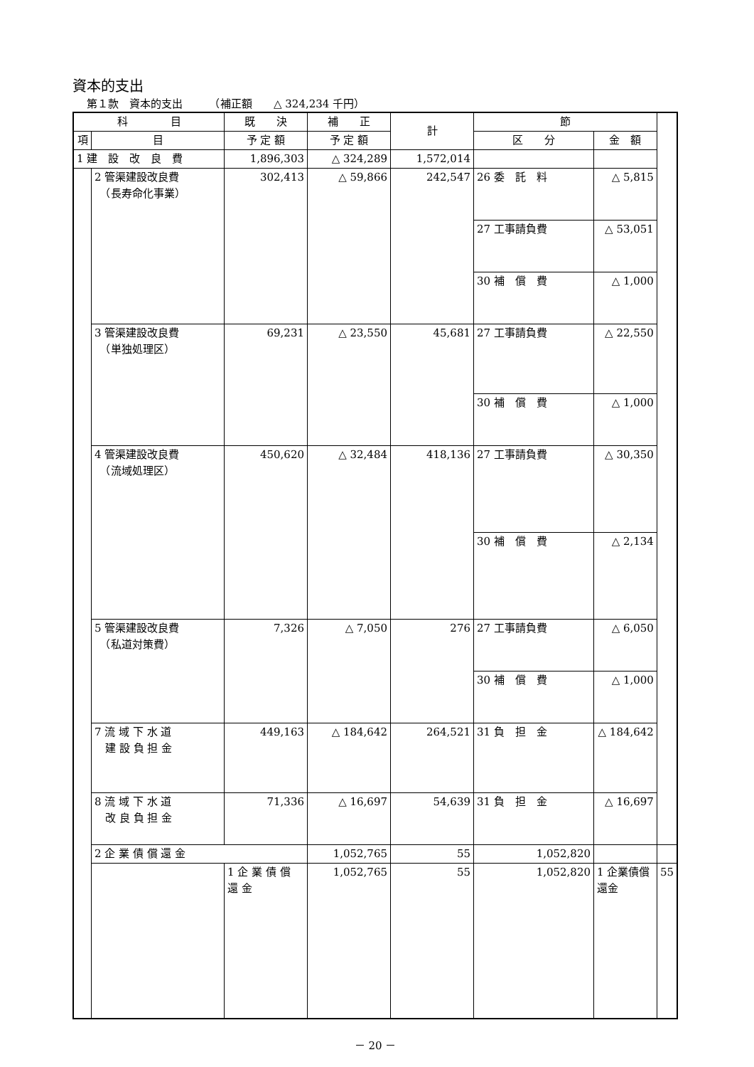資本的支出
第１款　資本的支出　　　（補正額　　△ 324,234 千円）
| 科 目 | | 既 決 | 補 正 | 計 | 節 | | |
| --- | --- | --- | --- | --- | --- | --- | --- |
| 項 | 目 | 予 定 額 | 予 定 額 | | 区 分 | 金 額 | |
| 1 建 設 改 良 費 | | 1,896,303 | △ 324,289 | 1,572,014 | | | |
| | 2 管渠建設改良費 （長寿命化事業） | 302,413 | △ 59,866 | 242,547 | 26 委 託 料 | △ 5,815 | |
| | | | | | 27 工事請負費 | △ 53,051 | |
| | | | | | 30 補 償 費 | △ 1,000 | |
| | 3 管渠建設改良費 （単独処理区） | 69,231 | △ 23,550 | 45,681 | 27 工事請負費 | △ 22,550 | |
| | | | | | 30 補 償 費 | △ 1,000 | |
| | 4 管渠建設改良費 （流域処理区） | 450,620 | △ 32,484 | 418,136 | 27 工事請負費 | △ 30,350 | |
| | | | | | 30 補 償 費 | △ 2,134 | |
| | 5 管渠建設改良費 （私道対策費） | 7,326 | △ 7,050 | 276 | 27 工事請負費 | △ 6,050 | |
| | | | | | 30 補 償 費 | △ 1,000 | |
| | 7 流 域 下 水 道 建 設 負 担 金 | 449,163 | △ 184,642 | 264,521 | 31 負 担 金 | △ 184,642 | |
| | 8 流 域 下 水 道 改 良 負 担 金 | 71,336 | △ 16,697 | 54,639 | 31 負 担 金 | △ 16,697 | |
| | 2 企 業 債 償 還 金 | | 1,052,765 | 55 | 1,052,820 | | |
| | | 1 企 業 債 償 還 金 | 1,052,765 | 55 | 1,052,820 | 1 企業債償還金 | 55 |
－ 20 －